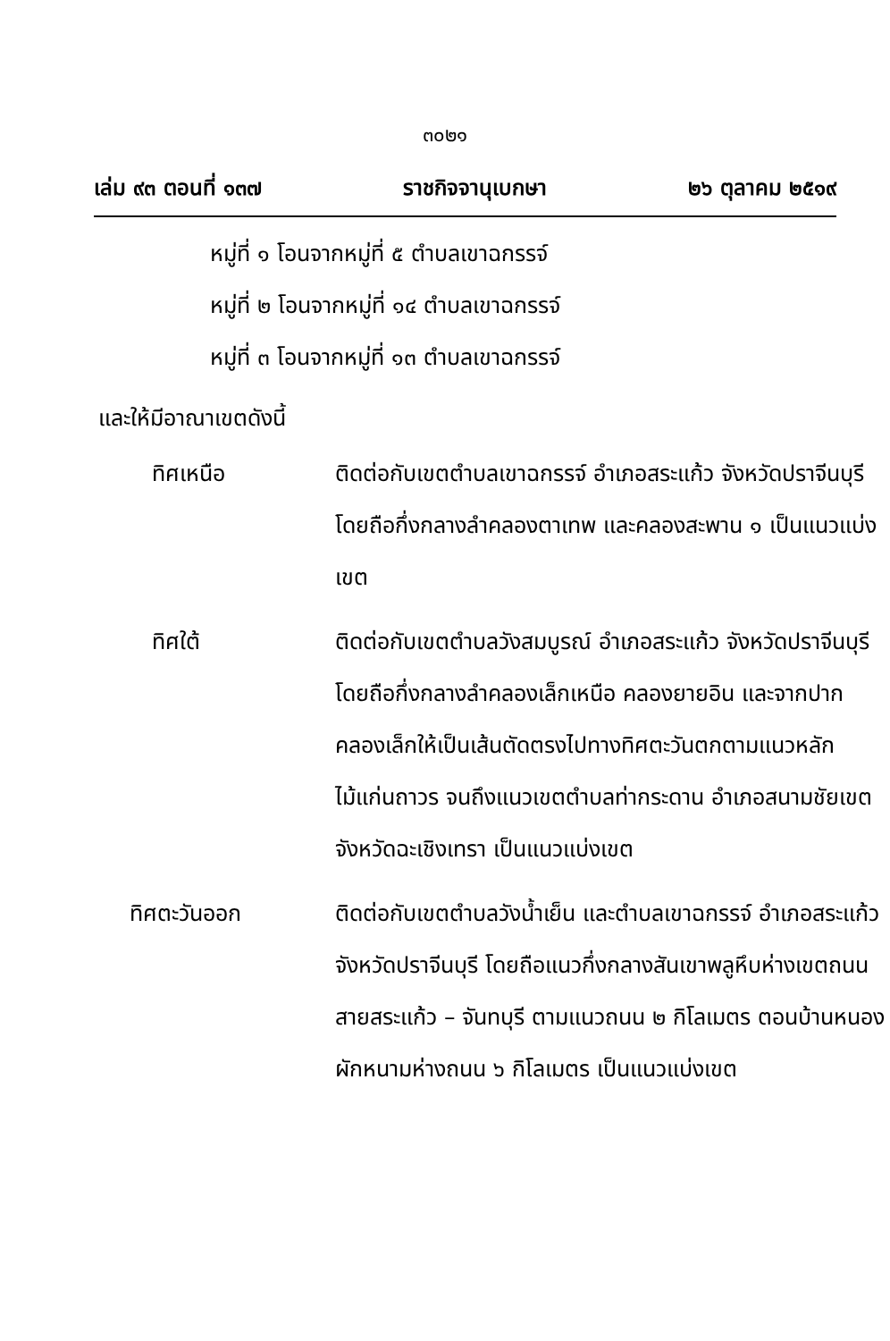๓๐๒๑
เล่ม ๙๓ ตอนที่ ๑๓๗ ราชกิจจานุเบกษา ๒๖ ตุลาคม ๒๕๑๙
หมู่ที่ ๑ โอนจากหมู่ที่ ๕ ตำบลเขาฉกรรจ์
หมู่ที่ ๒ โอนจากหมู่ที่ ๑๔ ตำบลเขาฉกรรจ์
หมู่ที่ ๓ โอนจากหมู่ที่ ๑๓ ตำบลเขาฉกรรจ์
และให้มีอาณาเขตดังนี้
ทิศเหนือ ติดต่อกับเขตตำบลเขาฉกรรจ์ อำเภอสระแก้ว จังหวัดปราจีนบุรี โดยถือกึ่งกลางลำคลองตาเทพ และคลองสะพาน ๑ เป็นแนวแบ่งเขต
ทิศใต้ ติดต่อกับเขตตำบลวังสมบูรณ์ อำเภอสระแก้ว จังหวัดปราจีนบุรี โดยถือกึ่งกลางลำคลองเล็กเหนือ คลองยายอิน และจากปากคลองเล็กให้เป็นเส้นตัดตรงไปทางทิศตะวันตกตามแนวหลักไม้แก่นถาวร จนถึงแนวเขตตำบลท่ากระดาน อำเภอสนามชัยเขต จังหวัดฉะเชิงเทรา เป็นแนวแบ่งเขต
ทิศตะวันออก ติดต่อกับเขตตำบลวังน้ำเย็น และตำบลเขาฉกรรจ์ อำเภอสระแก้ว จังหวัดปราจีนบุรี โดยถือแนวกึ่งกลางสันเขาพลูหึบห่างเขตถนนสายสระแก้ว – จันทบุรี ตามแนวถนน ๒ กิโลเมตร ตอนบ้านหนองผักหนามห่างถนน ๖ กิโลเมตร เป็นแนวแบ่งเขต